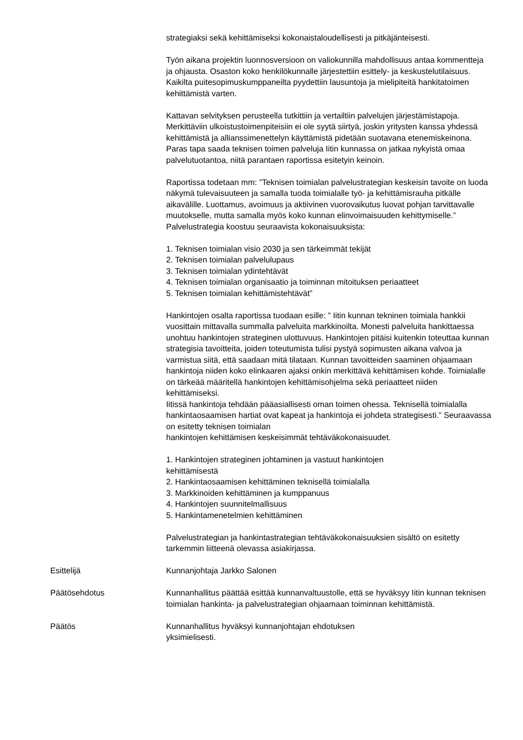strategiaksi sekä kehittämiseksi kokonaistaloudellisesti ja pitkäjänteisesti.
Työn aikana projektin luonnosversioon on valiokunnilla mahdollisuus antaa kommentteja ja ohjausta. Osaston koko henkilökunnalle järjestettiin esittely- ja keskustelutilaisuus. Kaikilta puitesopimuskumppaneilta pyydettiin lausuntoja ja mielipiteitä hankitatoimen kehittämistä varten.
Kattavan selvityksen perusteella tutkittiin ja vertailtiin palvelujen järjestämistapoja. Merkittäviin ulkoistustoimenpiteisiin ei ole syytä siirtyä, joskin yritysten kanssa yhdessä kehittämistä ja allianssimenettelyn käyttämistä pidetään suotavana etenemiskeinona. Paras tapa saada teknisen toimen palveluja Iitin kunnassa on jatkaa nykyistä omaa palvelutuotantoa, niitä parantaen raportissa esitetyin keinoin.
Raportissa todetaan mm: ”Teknisen toimialan palvelustrategian keskeisin tavoite on luoda näkymä tulevaisuuteen ja samalla tuoda toimialalle työ- ja kehittämisrauha pitkälle aikavälille. Luottamus, avoimuus ja aktiivinen vuorovaikutus luovat pohjan tarvittavalle muutokselle, mutta samalla myös koko kunnan elinvoimaisuuden kehittymiselle.” Palvelustrategia koostuu seuraavista kokonaisuuksista:
1. Teknisen toimialan visio 2030 ja sen tärkeimmät tekijät
2. Teknisen toimialan palvelulupaus
3. Teknisen toimialan ydintehtävät
4. Teknisen toimialan organisaatio ja toiminnan mitoituksen periaatteet
5. Teknisen toimialan kehittämistehtävät”
Hankintojen osalta raportissa tuodaan esille: ” Iitin kunnan tekninen toimiala hankkii vuosittain mittavalla summalla palveluita markkinoilta. Monesti palveluita hankittaessa unohtuu hankintojen strateginen ulottuvuus. Hankintojen pitäisi kuitenkin toteuttaa kunnan strategisia tavoitteita, joiden toteutumista tulisi pystyä sopimusten aikana valvoa ja varmistua siitä, että saadaan mitä tilataan. Kunnan tavoitteiden saaminen ohjaamaan hankintoja niiden koko elinkaaren ajaksi onkin merkittävä kehittämisen kohde. Toimialalle on tärkeää määritellä hankintojen kehittämisohjelma sekä periaatteet niiden kehittämiseksi.
Iitissä hankintoja tehdään pääasiallisesti oman toimen ohessa. Teknisellä toimialalla hankintaosaamisen hartiat ovat kapeat ja hankintoja ei johdeta strategisesti.” Seuraavassa on esitetty teknisen toimialan
hankintojen kehittämisen keskeisimmät tehtäväkokonaisuudet.
1. Hankintojen strateginen johtaminen ja vastuut hankintojen
kehittämisestä
2. Hankintaosaamisen kehittäminen teknisellä toimialalla
3. Markkinoiden kehittäminen ja kumppanuus
4. Hankintojen suunnitelmallisuus
5. Hankintamenetelmien kehittäminen
Palvelustrategian ja hankintastrategian tehtäväkokonaisuuksien sisältö on esitetty tarkemmin liitteenä olevassa asiakirjassa.
Esittelijä Kunnanjohtaja Jarkko Salonen
Päätösehdotus Kunnanhallitus päättää esittää kunnanvaltuustolle, että se hyväksyy Iitin kunnan teknisen toimialan hankinta- ja palvelustrategian ohjaamaan toiminnan kehittämistä.
Päätös Kunnanhallitus hyväksyi kunnanjohtajan ehdotuksen
yksimielisesti.